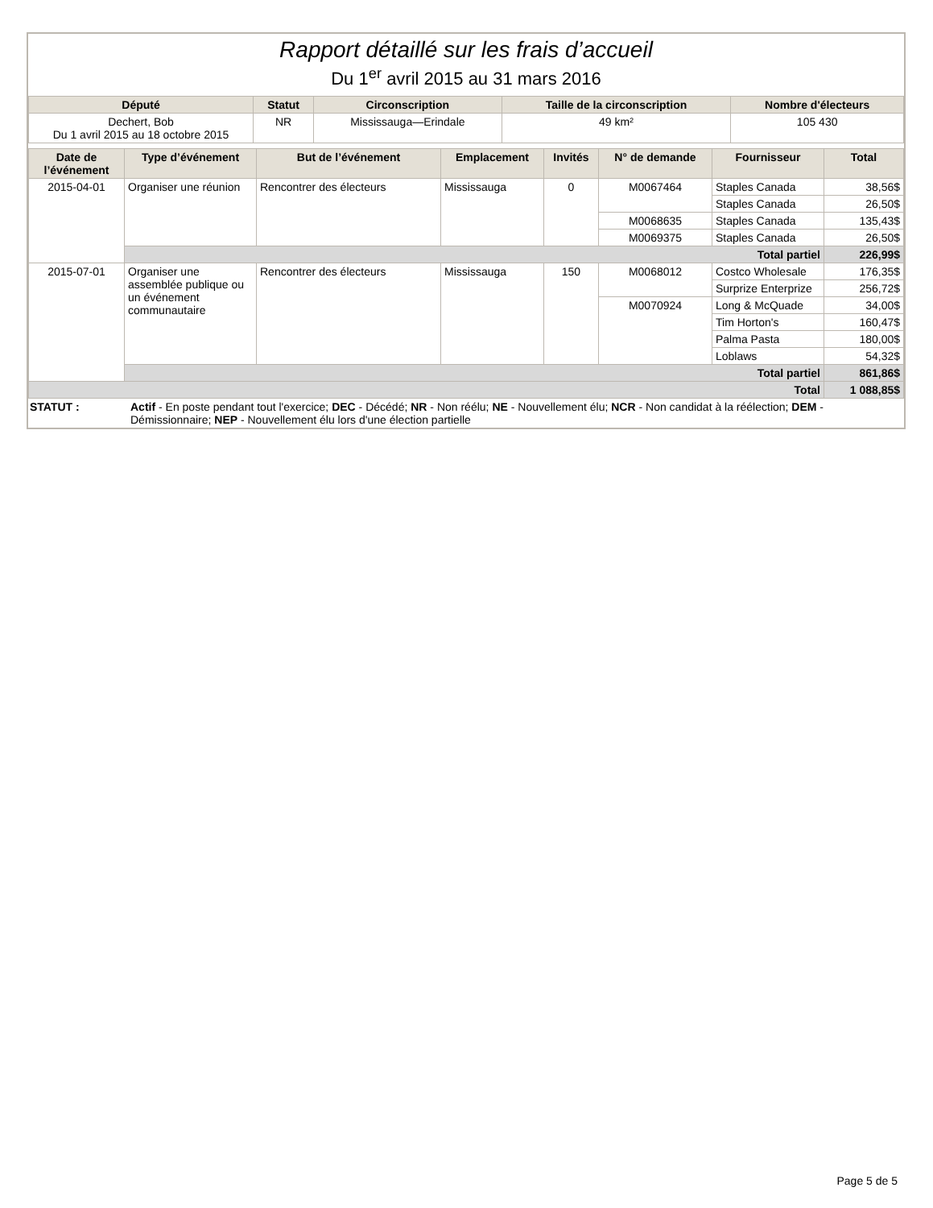Rapport détaillé sur les frais d’accueil
Du 1<sup>er</sup> avril 2015 au 31 mars 2016
| Député | Statut | Circonscription | Taille de la circonscription | Nombre d'électeurs |
| --- | --- | --- | --- | --- |
| Dechert, Bob Du 1 avril 2015 au 18 octobre 2015 | NR | Mississauga—Erindale | 49 km² | 105 430 |
| Date de l’événement | Type d’événement | But de l’événement | Emplacement | Invités | N° de demande | Fournisseur | Total |
| --- | --- | --- | --- | --- | --- | --- | --- |
| 2015-04-01 | Organiser une réunion | Rencontrer des électeurs | Mississauga | 0 | M0067464 | Staples Canada | 38,56$ |
| | | | | | | Staples Canada | 26,50$ |
| | | | | | M0068635 | Staples Canada | 135,43$ |
| | | | | | M0069375 | Staples Canada | 26,50$ |
| | Total partiel | | | | | | 226,99$ |
| 2015-07-01 | Organiser une assemblée publique ou un événement communautaire | Rencontrer des électeurs | Mississauga | 150 | M0068012 | Costco Wholesale | 176,35$ |
| | | | | | | Surprize Enterprize | 256,72$ |
| | | | | | M0070924 | Long & McQuade | 34,00$ |
| | | | | | | Tim Horton's | 160,47$ |
| | | | | | | Palma Pasta | 180,00$ |
| | | | | | | Loblaws | 54,32$ |
| | Total partiel | | | | | | 861,86$ |
| Total | | | | | | | 1 088,85$ |
STATUT : Actif - En poste pendant tout l'exercice; DEC - Décédé; NR - Non réélu; NE - Nouvellement élu; NCR - Non candidat à la réélection; DEM - Démissionnaire; NEP - Nouvellement élu lors d'une élection partielle
Page 5 de 5